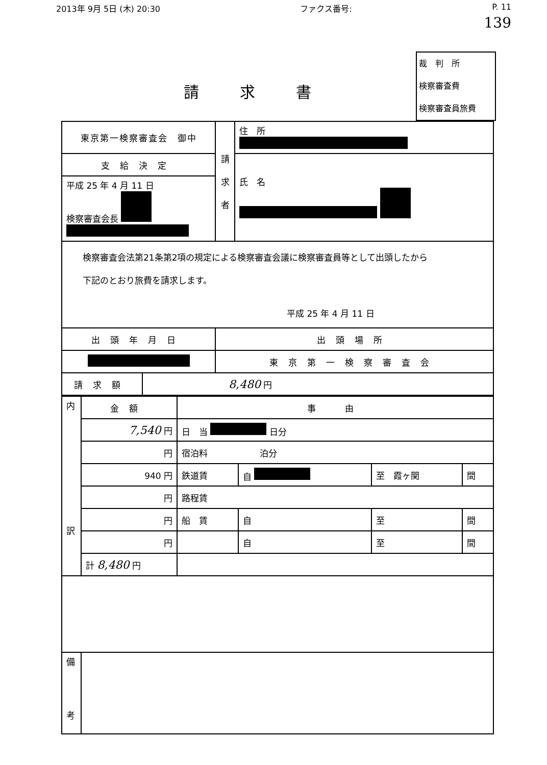2013年 9月 5日 (木) 20:30 ファクス番号: P. 11
139
請求書
裁　判　所
検察審査費
検察審査員旅費
| 東京第一検察審査会 御中 | | 請 求 者 | 住 所 |
| 支給決定 | | | 氏 名 |
| 平成 25 年 4 月 11 日 検察審査会長 | | | |
| 検察審査会法第21条第2項の規定による検察審査会議に検察審査員等として出頭したから 下記のとおり旅費を請求します。 平成 25 年 4 月 11 日 | | | |
| 出頭年月日 | | 出頭場所 | |
| | | 東京第一検察審査会 | |
| 請求額 | 8,480 円 | | |
| 内 訳 | 金額 | 事 由 | | | |
| | 7,540 円 | 日 当 日分 | | | |
| | 円 | 宿泊料 泊分 | | | |
| | 940 円 | 鉄道賃 | 自 | 至 霞ヶ関 | 間 |
| | 円 | 路程賃 | | | |
| | 円 | 船 賃 | 自 | 至 | 間 |
| | 円 | | 自 | 至 | 間 |
| | 計 8,480 円 | | | | |
| 備 考 | | | | | |